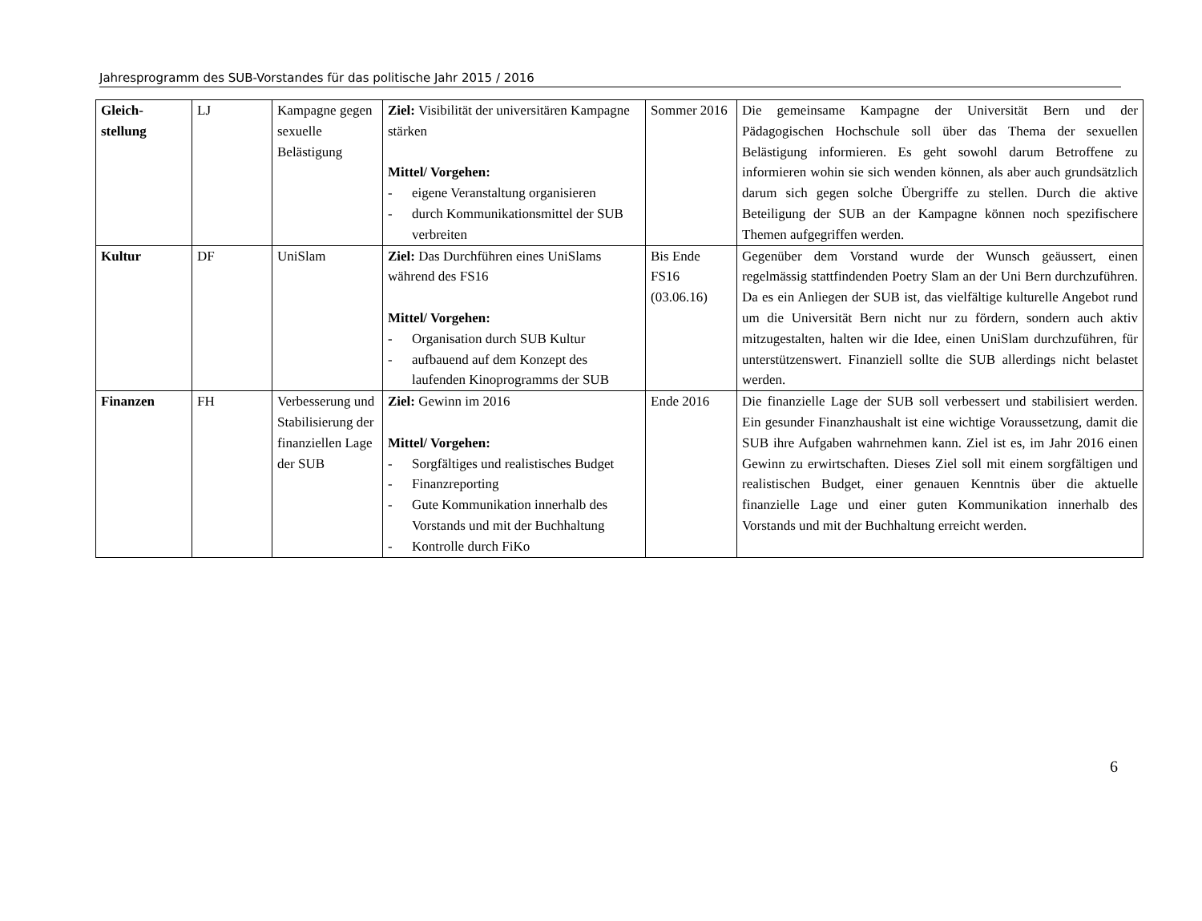Jahresprogramm des SUB-Vorstandes für das politische Jahr 2015 / 2016
| Gleich- stellung | LJ | Kampagne gegen sexuelle Belästigung | Ziel: Visibilität der universitären Kampagne stärken Mittel/ Vorgehen: - eigene Veranstaltung organisieren - durch Kommunikationsmittel der SUB verbreiten | Sommer 2016 | Die gemeinsame Kampagne der Universität Bern und der Pädagogischen Hochschule soll über das Thema der sexuellen Belästigung informieren. Es geht sowohl darum Betroffene zu informieren wohin sie sich wenden können, als aber auch grundsätzlich darum sich gegen solche Übergriffe zu stellen. Durch die aktive Beteiligung der SUB an der Kampagne können noch spezifischere Themen aufgegriffen werden. |
| Kultur | DF | UniSlam | Ziel: Das Durchführen eines UniSlams während des FS16 Mittel/ Vorgehen: - Organisation durch SUB Kultur - aufbauend auf dem Konzept des laufenden Kinoprogramms der SUB | Bis Ende FS16 (03.06.16) | Gegenüber dem Vorstand wurde der Wunsch geäussert, einen regelmässig stattfindenden Poetry Slam an der Uni Bern durchzuführen. Da es ein Anliegen der SUB ist, das vielfältige kulturelle Angebot rund um die Universität Bern nicht nur zu fördern, sondern auch aktiv mitzugestalten, halten wir die Idee, einen UniSlam durchzuführen, für unterstützenswert. Finanziell sollte die SUB allerdings nicht belastet werden. |
| Finanzen | FH | Verbesserung und Stabilisierung der finanziellen Lage der SUB | Ziel: Gewinn im 2016 Mittel/ Vorgehen: - Sorgfältiges und realistisches Budget - Finanzreporting - Gute Kommunikation innerhalb des Vorstands und mit der Buchhaltung - Kontrolle durch FiKo | Ende 2016 | Die finanzielle Lage der SUB soll verbessert und stabilisiert werden. Ein gesunder Finanzhaushalt ist eine wichtige Voraussetzung, damit die SUB ihre Aufgaben wahrnehmen kann. Ziel ist es, im Jahr 2016 einen Gewinn zu erwirtschaften. Dieses Ziel soll mit einem sorgfältigen und realistischen Budget, einer genauen Kenntnis über die aktuelle finanzielle Lage und einer guten Kommunikation innerhalb des Vorstands und mit der Buchhaltung erreicht werden. |
6